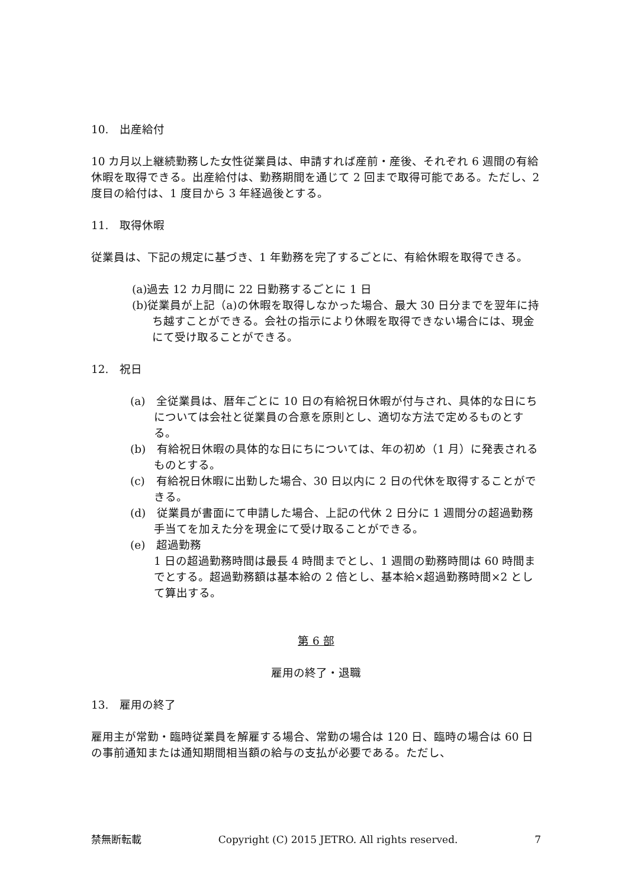10.　出産給付
10 カ月以上継続勤務した女性従業員は、申請すれば産前・産後、それぞれ 6 週間の有給休暇を取得できる。出産給付は、勤務期間を通じて 2 回まで取得可能である。ただし、2 度目の給付は、1 度目から 3 年経過後とする。
11.　取得休暇
従業員は、下記の規定に基づき、1 年勤務を完了するごとに、有給休暇を取得できる。
(a)過去 12 カ月間に 22 日勤務するごとに 1 日
(b)従業員が上記（a)の休暇を取得しなかった場合、最大 30 日分までを翌年に持ち越すことができる。会社の指示により休暇を取得できない場合には、現金にて受け取ることができる。
12.　祝日
(a)　全従業員は、暦年ごとに 10 日の有給祝日休暇が付与され、具体的な日にちについては会社と従業員の合意を原則とし、適切な方法で定めるものとする。
(b)　有給祝日休暇の具体的な日にちについては、年の初め（1 月）に発表されるものとする。
(c)　有給祝日休暇に出勤した場合、30 日以内に 2 日の代休を取得することができる。
(d)　従業員が書面にて申請した場合、上記の代休 2 日分に 1 週間分の超過勤務手当てを加えた分を現金にて受け取ることができる。
(e)　超過勤務
1 日の超過勤務時間は最長 4 時間までとし、1 週間の勤務時間は 60 時間までとする。超過勤務額は基本給の 2 倍とし、基本給×超過勤務時間×2 として算出する。
第 6 部
雇用の終了・退職
13.　雇用の終了
雇用主が常勤・臨時従業員を解雇する場合、常勤の場合は 120 日、臨時の場合は 60 日の事前通知または通知期間相当額の給与の支払が必要である。ただし、
禁無断転載 Copyright (C) 2015 JETRO. All rights reserved. 7